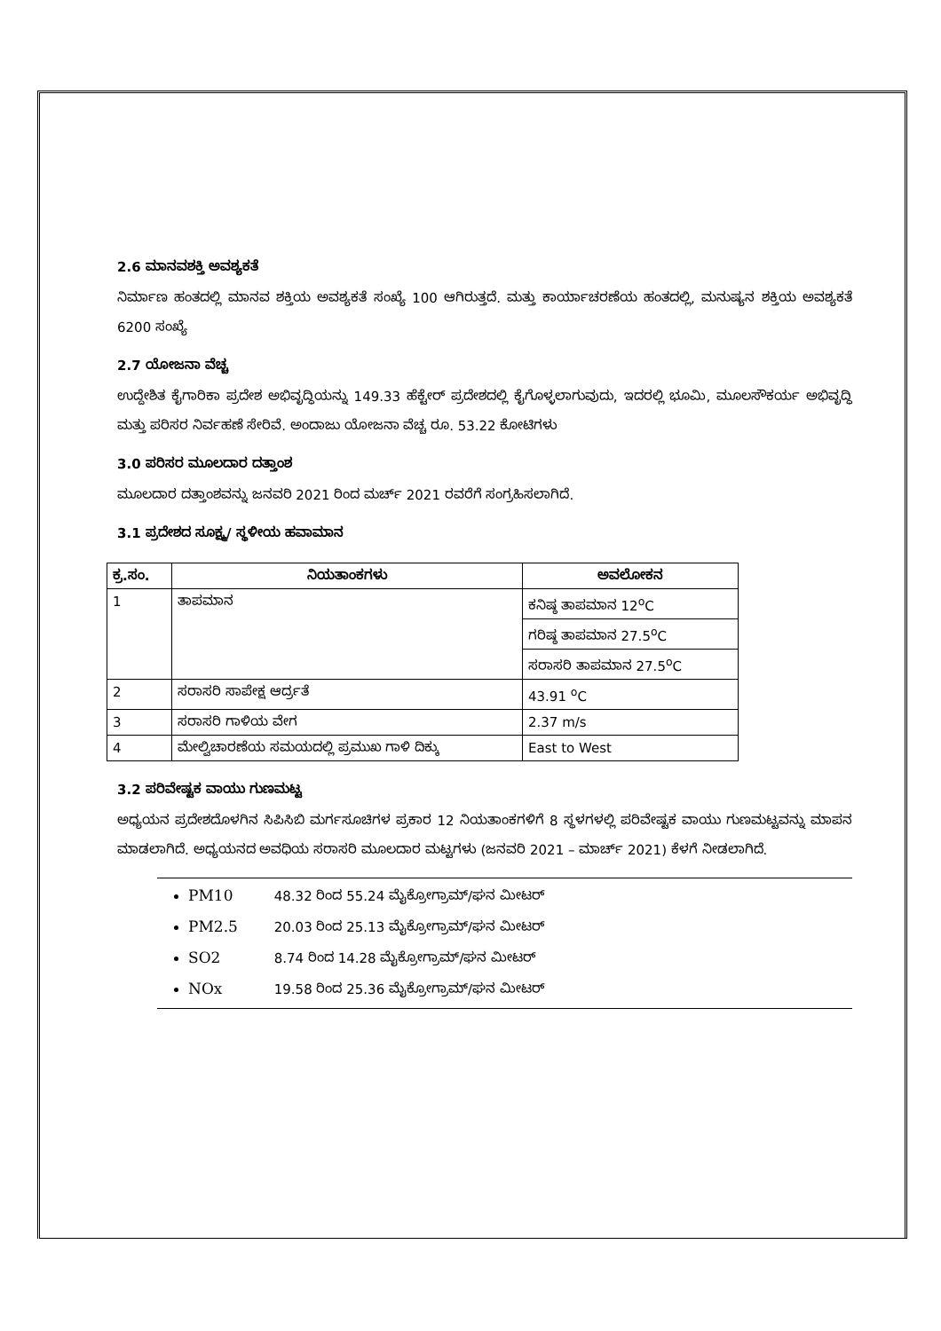2.6 ಮಾನವಶಕ್ತಿ ಅವಶ್ಯಕತೆ
ನಿರ್ಮಾಣ ಹಂತದಲ್ಲಿ ಮಾನವ ಶಕ್ತಿಯ ಅವಶ್ಯಕತೆ ಸಂಖ್ಯೆ 100 ಆಗಿರುತ್ತದೆ. ಮತ್ತು ಕಾರ್ಯಾಚರಣೆಯ ಹಂತದಲ್ಲಿ, ಮನುಷ್ಯನ ಶಕ್ತಿಯ ಅವಶ್ಯಕತೆ 6200 ಸಂಖ್ಯೆ
2.7 ಯೋಜನಾ ವೆಚ್ಚ
ಉದ್ದೇಶಿತ ಕೈಗಾರಿಕಾ ಪ್ರದೇಶ ಅಭಿವೃದ್ಧಿಯನ್ನು 149.33 ಹೆಕ್ಟೇರ್ ಪ್ರದೇಶದಲ್ಲಿ ಕೈಗೊಳ್ಳಲಾಗುವುದು, ಇದರಲ್ಲಿ ಭೂಮಿ, ಮೂಲಸೌಕರ್ಯ ಅಭಿವೃದ್ಧಿ ಮತ್ತು ಪರಿಸರ ನಿರ್ವಹಣೆ ಸೇರಿವೆ. ಅಂದಾಜು ಯೋಜನಾ ವೆಚ್ಚ ರೂ. 53.22 ಕೋಟಿಗಳು
3.0 ಪರಿಸರ ಮೂಲದಾರ ದತ್ತಾಂಶ
ಮೂಲದಾರ ದತ್ತಾಂಶವನ್ನು ಜನವರಿ 2021 ರಿಂದ ಮರ್ಚ್ 2021 ರವರೆಗೆ ಸಂಗ್ರಹಿಸಲಾಗಿದೆ.
3.1 ಪ್ರದೇಶದ ಸೂಕ್ಷ್ಮ/ ಸ್ಥಳೀಯ ಹವಾಮಾನ
| ಕ್ರ.ಸಂ. | ನಿಯತಾಂಕಗಳು | ಅವಲೋಕನ |
| --- | --- | --- |
| 1 | ತಾಪಮಾನ | ಕನಿಷ್ಠ ತಾಪಮಾನ 12<sup>o</sup>C |
| | | ಗರಿಷ್ಠ ತಾಪಮಾನ 27.5<sup>o</sup>C |
| | | ಸರಾಸರಿ ತಾಪಮಾನ 27.5<sup>o</sup>C |
| 2 | ಸರಾಸರಿ ಸಾಪೇಕ್ಷ ಆರ್ದ್ರತೆ | 43.91 <sup>o</sup>C |
| 3 | ಸರಾಸರಿ ಗಾಳಿಯ ವೇಗ | 2.37 m/s |
| 4 | ಮೇಲ್ವಿಚಾರಣೆಯ ಸಮಯದಲ್ಲಿ ಪ್ರಮುಖ ಗಾಳಿ ದಿಕ್ಕು | East to West |
3.2 ಪರಿವೇಷ್ಟಕ ವಾಯು ಗುಣಮಟ್ಟ
ಅಧ್ಯಯನ ಪ್ರದೇಶದೊಳಗಿನ ಸಿಪಿಸಿಬಿ ಮರ್ಗಸೂಚಿಗಳ ಪ್ರಕಾರ 12 ನಿಯತಾಂಕಗಳಿಗೆ 8 ಸ್ಥಳಗಳಲ್ಲಿ ಪರಿವೇಷ್ಟಕ ವಾಯು ಗುಣಮಟ್ಟವನ್ನು ಮಾಪನ ಮಾಡಲಾಗಿದೆ. ಅಧ್ಯಯನದ ಅವಧಿಯ ಸರಾಸರಿ ಮೂಲದಾರ ಮಟ್ಟಗಳು (ಜನವರಿ 2021 – ಮಾರ್ಚ್ 2021) ಕೆಳಗೆ ನೀಡಲಾಗಿದೆ.
PM10 48.32 ರಿಂದ 55.24 ಮೈಕ್ರೋಗ್ರಾಮ್/ಘನ ಮೀಟರ್
PM2.5 20.03 ರಿಂದ 25.13 ಮೈಕ್ರೋಗ್ರಾಮ್/ಘನ ಮೀಟರ್
SO2 8.74 ರಿಂದ 14.28 ಮೈಕ್ರೋಗ್ರಾಮ್/ಘನ ಮೀಟರ್
NOx 19.58 ರಿಂದ 25.36 ಮೈಕ್ರೋಗ್ರಾಮ್/ಘನ ಮೀಟರ್